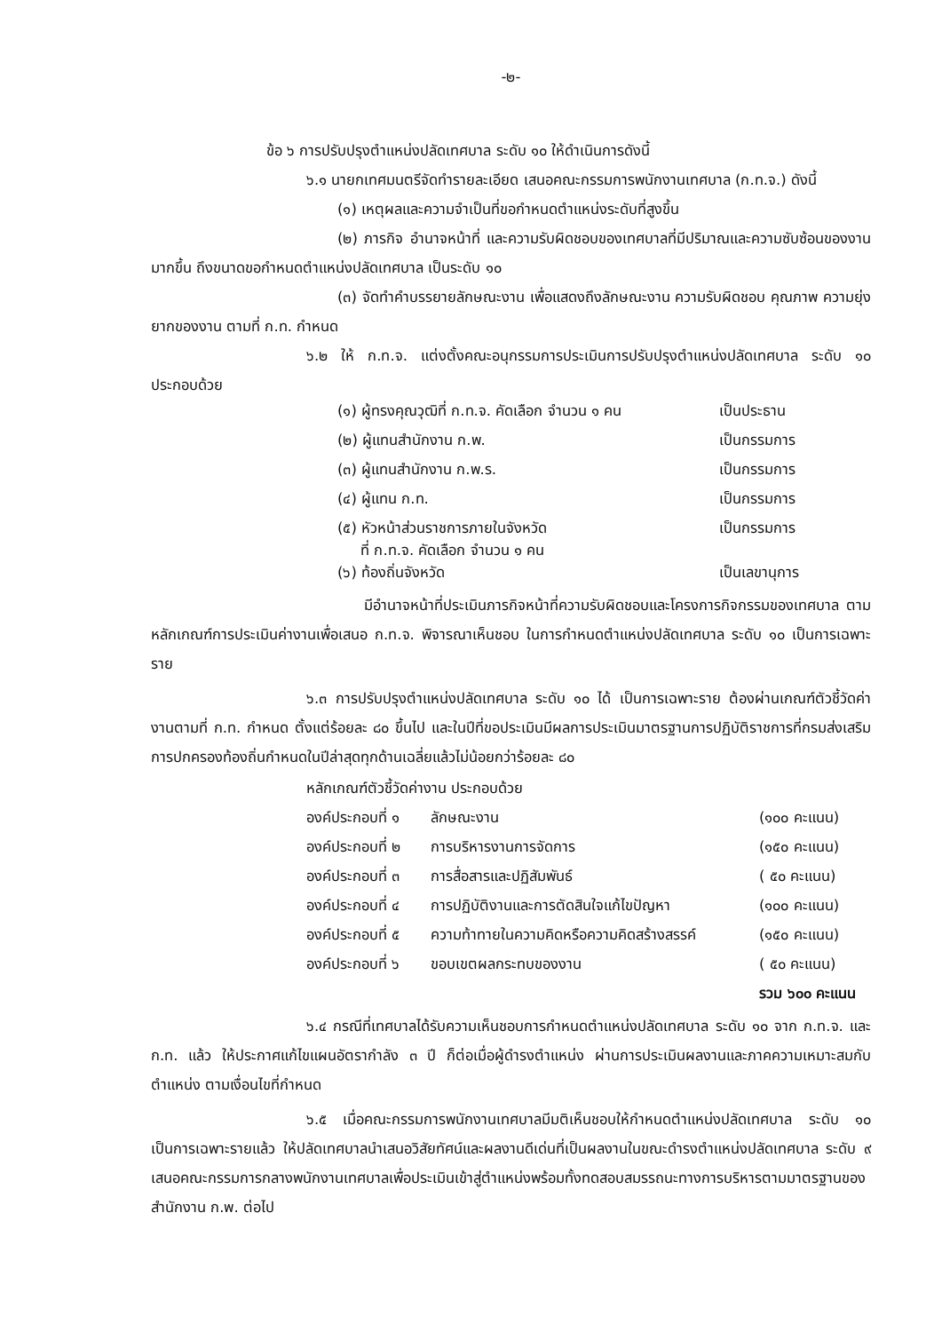-๒-
ข้อ ๖ การปรับปรุงตำแหน่งปลัดเทศบาล ระดับ ๑๐ ให้ดำเนินการดังนี้
๖.๑ นายกเทศมนตรีจัดทำรายละเอียด เสนอคณะกรรมการพนักงานเทศบาล (ก.ท.จ.) ดังนี้
(๑) เหตุผลและความจำเป็นที่ขอกำหนดตำแหน่งระดับที่สูงขึ้น
(๒) ภารกิจ อำนาจหน้าที่ และความรับผิดชอบของเทศบาลที่มีปริมาณและความซับซ้อนของงานมากขึ้น ถึงขนาดขอกำหนดตำแหน่งปลัดเทศบาล เป็นระดับ ๑๐
(๓) จัดทำคำบรรยายลักษณะงาน เพื่อแสดงถึงลักษณะงาน ความรับผิดชอบ คุณภาพ ความยุ่งยากของงาน ตามที่ ก.ท. กำหนด
๖.๒ ให้ ก.ท.จ. แต่งตั้งคณะอนุกรรมการประเมินการปรับปรุงตำแหน่งปลัดเทศบาล ระดับ ๑๐ ประกอบด้วย
| (๑) ผู้ทรงคุณวุฒิที่ ก.ท.จ. คัดเลือก จำนวน ๑ คน | เป็นประธาน |
| (๒) ผู้แทนสำนักงาน ก.พ. | เป็นกรรมการ |
| (๓) ผู้แทนสำนักงาน ก.พ.ร. | เป็นกรรมการ |
| (๔) ผู้แทน ก.ท. | เป็นกรรมการ |
| (๕) หัวหน้าส่วนราชการภายในจังหวัด ที่ ก.ท.จ. คัดเลือก จำนวน ๑ คน | เป็นกรรมการ |
| (๖) ท้องถิ่นจังหวัด | เป็นเลขานุการ |
มีอำนาจหน้าที่ประเมินภารกิจหน้าที่ความรับผิดชอบและโครงการกิจกรรมของเทศบาล ตามหลักเกณฑ์การประเมินค่างานเพื่อเสนอ ก.ท.จ. พิจารณาเห็นชอบ ในการกำหนดตำแหน่งปลัดเทศบาล ระดับ ๑๐ เป็นการเฉพาะราย
๖.๓ การปรับปรุงตำแหน่งปลัดเทศบาล ระดับ ๑๐ ได้ เป็นการเฉพาะราย ต้องผ่านเกณฑ์ตัวชี้วัดค่างานตามที่ ก.ท. กำหนด ตั้งแต่ร้อยละ ๘๐ ขึ้นไป และในปีที่ขอประเมินมีผลการประเมินมาตรฐานการปฏิบัติราชการที่กรมส่งเสริมการปกครองท้องถิ่นกำหนดในปีล่าสุดทุกด้านเฉลี่ยแล้วไม่น้อยกว่าร้อยละ ๘๐
| หลักเกณฑ์ตัวชี้วัดค่างาน ประกอบด้วย | | |
| องค์ประกอบที่ ๑ | ลักษณะงาน | (๑๐๐ คะแนน) |
| องค์ประกอบที่ ๒ | การบริหารงานการจัดการ | (๑๕๐ คะแนน) |
| องค์ประกอบที่ ๓ | การสื่อสารและปฏิสัมพันธ์ | ( ๕๐ คะแนน) |
| องค์ประกอบที่ ๔ | การปฏิบัติงานและการตัดสินใจแก้ไขปัญหา | (๑๐๐ คะแนน) |
| องค์ประกอบที่ ๕ | ความท้าทายในความคิดหรือความคิดสร้างสรรค์ | (๑๕๐ คะแนน) |
| องค์ประกอบที่ ๖ | ขอบเขตผลกระทบของงาน | ( ๕๐ คะแนน) |
| | | รวม ๖๐๐ คะแนน |
๖.๔ กรณีที่เทศบาลได้รับความเห็นชอบการกำหนดตำแหน่งปลัดเทศบาล ระดับ ๑๐ จาก ก.ท.จ. และ ก.ท. แล้ว ให้ประกาศแก้ไขแผนอัตรากำลัง ๓ ปี ก็ต่อเมื่อผู้ดำรงตำแหน่ง ผ่านการประเมินผลงานและภาคความเหมาะสมกับตำแหน่ง ตามเงื่อนไขที่กำหนด
๖.๕ เมื่อคณะกรรมการพนักงานเทศบาลมีมติเห็นชอบให้กำหนดตำแหน่งปลัดเทศบาล ระดับ ๑๐ เป็นการเฉพาะรายแล้ว ให้ปลัดเทศบาลนำเสนอวิสัยทัศน์และผลงานดีเด่นที่เป็นผลงานในขณะดำรงตำแหน่งปลัดเทศบาล ระดับ ๙ เสนอคณะกรรมการกลางพนักงานเทศบาลเพื่อประเมินเข้าสู่ตำแหน่งพร้อมทั้งทดสอบสมรรถนะทางการบริหารตามมาตรฐานของสำนักงาน ก.พ. ต่อไป